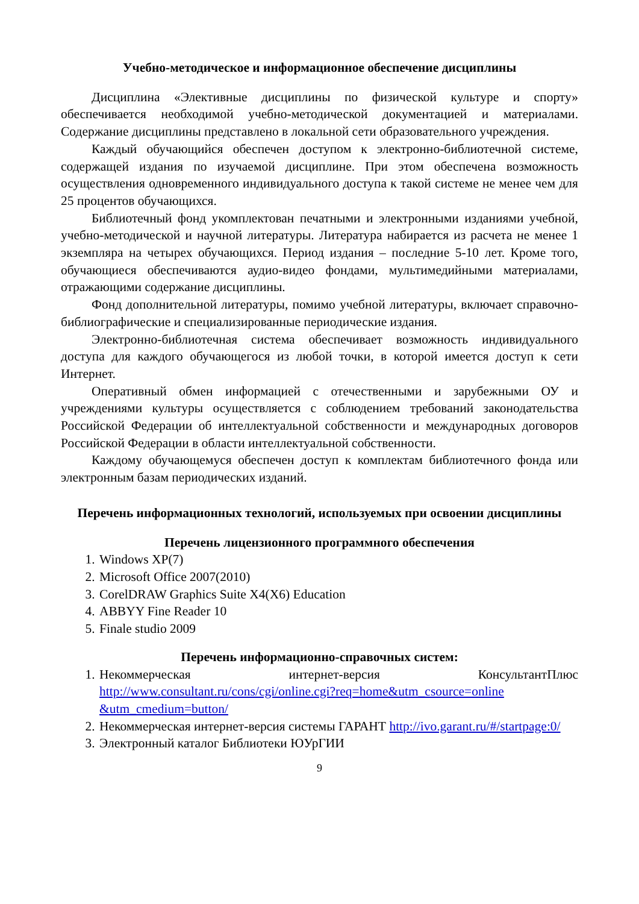Учебно-методическое и информационное обеспечение дисциплины
Дисциплина «Элективные дисциплины по физической культуре и спорту» обеспечивается необходимой учебно-методической документацией и материалами. Содержание дисциплины представлено в локальной сети образовательного учреждения.
Каждый обучающийся обеспечен доступом к электронно-библиотечной системе, содержащей издания по изучаемой дисциплине. При этом обеспечена возможность осуществления одновременного индивидуального доступа к такой системе не менее чем для 25 процентов обучающихся.
Библиотечный фонд укомплектован печатными и электронными изданиями учебной, учебно-методической и научной литературы. Литература набирается из расчета не менее 1 экземпляра на четырех обучающихся. Период издания – последние 5-10 лет. Кроме того, обучающиеся обеспечиваются аудио-видео фондами, мультимедийными материалами, отражающими содержание дисциплины.
Фонд дополнительной литературы, помимо учебной литературы, включает справочно-библиографические и специализированные периодические издания.
Электронно-библиотечная система обеспечивает возможность индивидуального доступа для каждого обучающегося из любой точки, в которой имеется доступ к сети Интернет.
Оперативный обмен информацией с отечественными и зарубежными ОУ и учреждениями культуры осуществляется с соблюдением требований законодательства Российской Федерации об интеллектуальной собственности и международных договоров Российской Федерации в области интеллектуальной собственности.
Каждому обучающемуся обеспечен доступ к комплектам библиотечного фонда или электронным базам периодических изданий.
Перечень информационных технологий, используемых при освоении дисциплины
Перечень лицензионного программного обеспечения
1. Windows XP(7)
2. Microsoft Office 2007(2010)
3. CorelDRAW Graphics Suite X4(X6) Education
4. ABBYY Fine Reader 10
5. Finale studio 2009
Перечень информационно-справочных систем:
1. Некоммерческая интернет-версия КонсультантПлюс http://www.consultant.ru/cons/cgi/online.cgi?req=home&utm_csource=online &utm_cmedium=button/
2. Некоммерческая интернет-версия системы ГАРАНТ http://ivo.garant.ru/#/startpage:0/
3. Электронный каталог Библиотеки ЮУрГИИ
9